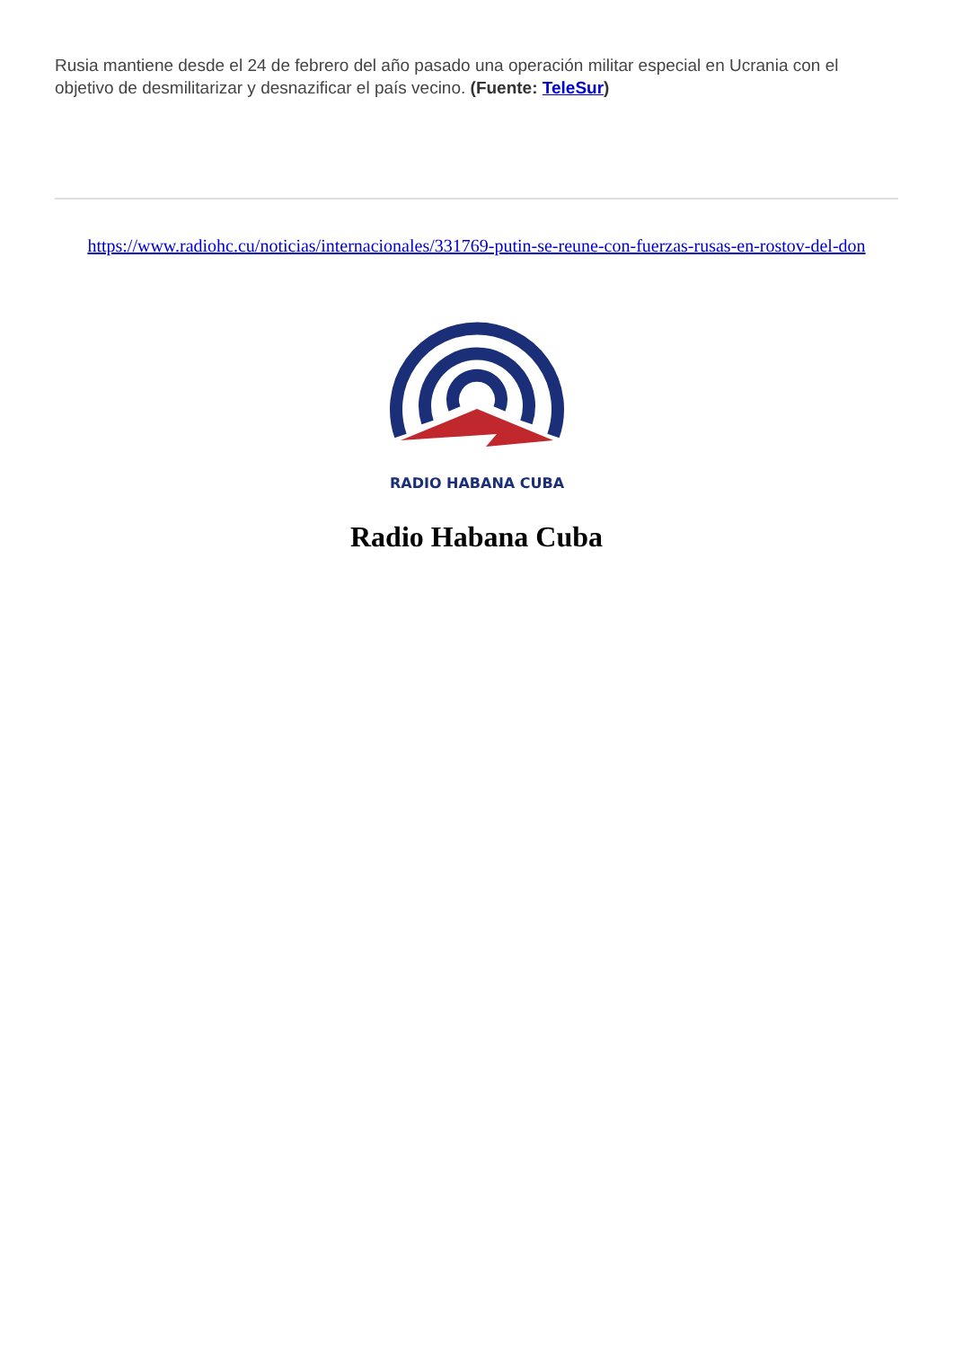Rusia mantiene desde el 24 de febrero del año pasado una operación militar especial en Ucrania con el objetivo de desmilitarizar y desnazificar el país vecino. (Fuente: TeleSur)
https://www.radiohc.cu/noticias/internacionales/331769-putin-se-reune-con-fuerzas-rusas-en-rostov-del-don
RADIO HABANA CUBA
Radio Habana Cuba